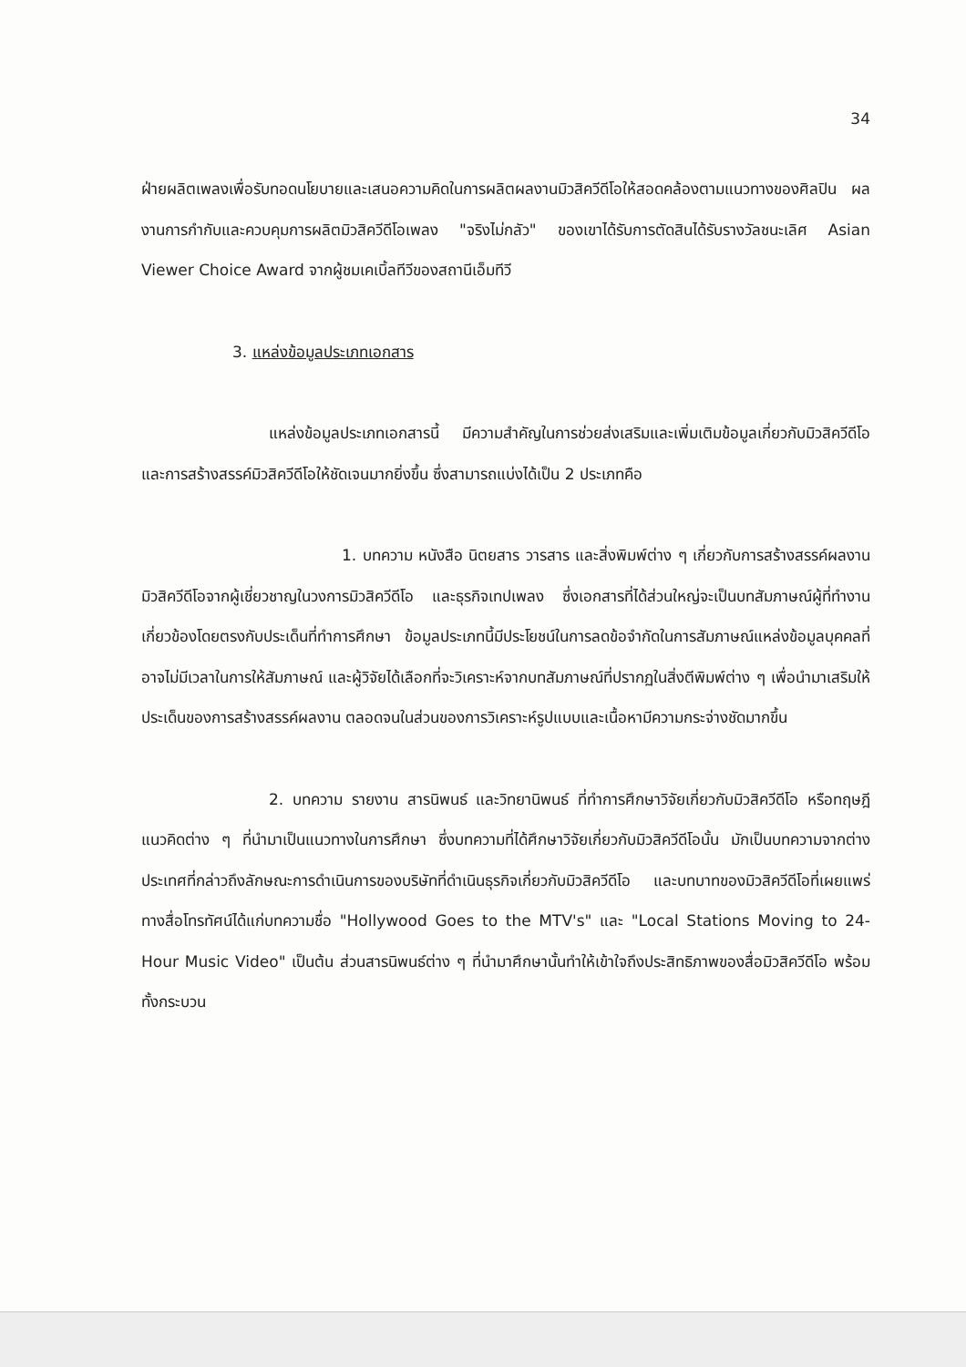34
ฝ่ายผลิตเพลงเพื่อรับทอดนโยบายและเสนอความคิดในการผลิตผลงานมิวสิควีดีโอให้สอดคล้องตามแนวทางของศิลปิน ผลงานการกำกับและควบคุมการผลิตมิวสิควีดีโอเพลง "จริงไม่กลัว" ของเขาได้รับการตัดสินได้รับรางวัลชนะเลิศ Asian Viewer Choice Award จากผู้ชมเคเบิ้ลทีวีของสถานีเอ็มทีวี
3. แหล่งข้อมูลประเภทเอกสาร
แหล่งข้อมูลประเภทเอกสารนี้ มีความสำคัญในการช่วยส่งเสริมและเพิ่มเติมข้อมูลเกี่ยวกับมิวสิควีดีโอ และการสร้างสรรค์มิวสิควีดีโอให้ชัดเจนมากยิ่งขึ้น ซึ่งสามารถแบ่งได้เป็น 2 ประเภทคือ
1. บทความ หนังสือ นิตยสาร วารสาร และสิ่งพิมพ์ต่าง ๆ เกี่ยวกับการสร้างสรรค์ผลงานมิวสิควีดีโอจากผู้เชี่ยวชาญในวงการมิวสิควีดีโอ และธุรกิจเทปเพลง ซึ่งเอกสารที่ได้ส่วนใหญ่จะเป็นบทสัมภาษณ์ผู้ที่ทำงานเกี่ยวข้องโดยตรงกับประเด็นที่ทำการศึกษา ข้อมูลประเภทนี้มีประโยชน์ในการลดข้อจำกัดในการสัมภาษณ์แหล่งข้อมูลบุคคลที่อาจไม่มีเวลาในการให้สัมภาษณ์ และผู้วิจัยได้เลือกที่จะวิเคราะห์จากบทสัมภาษณ์ที่ปรากฏในสิ่งตีพิมพ์ต่าง ๆ เพื่อนำมาเสริมให้ประเด็นของการสร้างสรรค์ผลงาน ตลอดจนในส่วนของการวิเคราะห์รูปแบบและเนื้อหามีความกระจ่างชัดมากขึ้น
2. บทความ รายงาน สารนิพนธ์ และวิทยานิพนธ์ ที่ทำการศึกษาวิจัยเกี่ยวกับมิวสิควีดีโอ หรือทฤษฎีแนวคิดต่าง ๆ ที่นำมาเป็นแนวทางในการศึกษา ซึ่งบทความที่ได้ศึกษาวิจัยเกี่ยวกับมิวสิควีดีโอนั้น มักเป็นบทความจากต่างประเทศที่กล่าวถึงลักษณะการดำเนินการของบริษัทที่ดำเนินธุรกิจเกี่ยวกับมิวสิควีดีโอ และบทบาทของมิวสิควีดีโอที่เผยแพร่ทางสื่อโทรทัศน์ได้แก่บทความชื่อ "Hollywood Goes to the MTV's" และ "Local Stations Moving to 24-Hour Music Video" เป็นต้น ส่วนสารนิพนธ์ต่าง ๆ ที่นำมาศึกษานั้นทำให้เข้าใจถึงประสิทธิภาพของสื่อมิวสิควีดีโอ พร้อมทั้งกระบวน